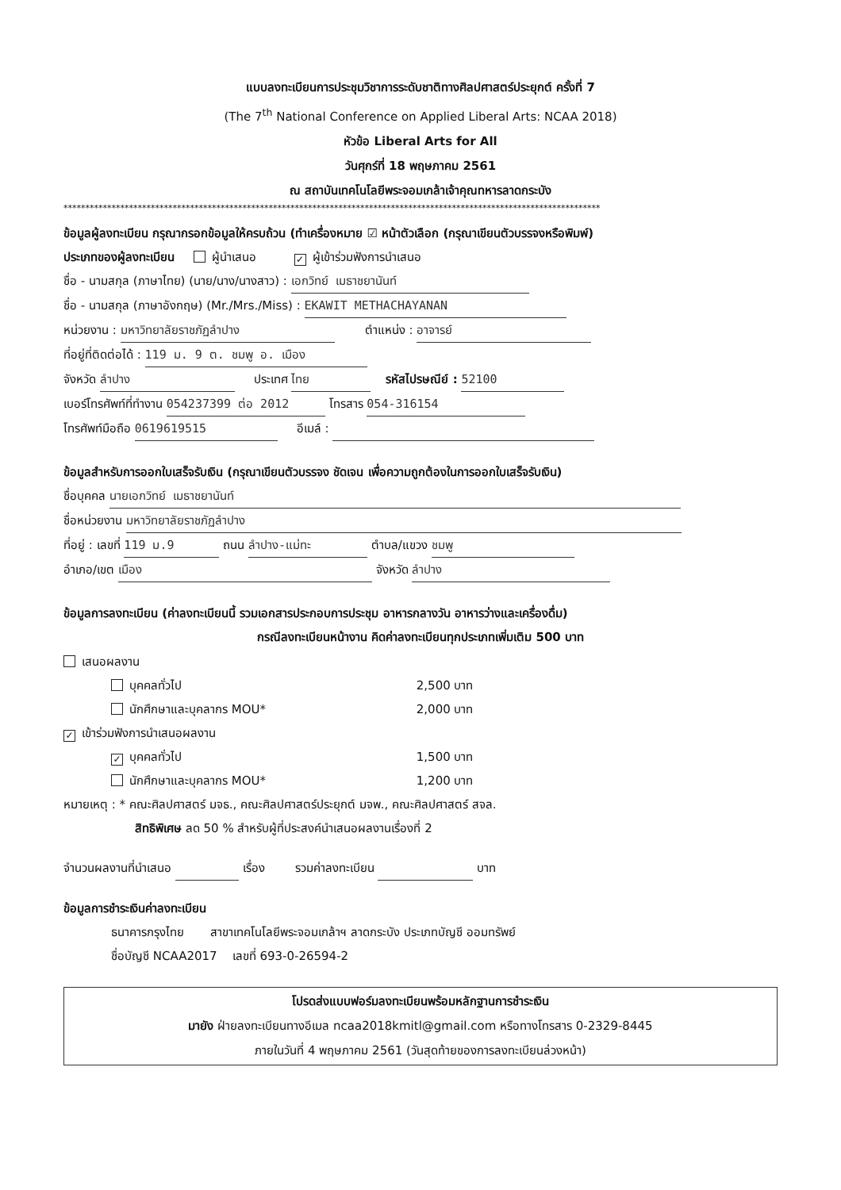แบบลงทะเบียนการประชุมวิชาการระดับชาติทางศิลปศาสตร์ประยุกต์ ครั้งที่ 7
(The 7<sup>th</sup> National Conference on Applied Liberal Arts: NCAA 2018)
หัวข้อ Liberal Arts for All
วันศุกร์ที่ 18 พฤษภาคม 2561
ณ สถาบันเทคโนโลยีพระจอมเกล้าเจ้าคุณทหารลาดกระบัง
***************************************************************************************************************************
ข้อมูลผู้ลงทะเบียน กรุณากรอกข้อมูลให้ครบถ้วน (ทำเครื่องหมาย ☑ หน้าตัวเลือก (กรุณาเขียนตัวบรรจงหรือพิมพ์)
ประเภทของผู้ลงทะเบียน ผู้นำเสนอ ✓ ผู้เข้าร่วมฟังการนำเสนอ
ชื่อ - นามสกุล (ภาษาไทย) (นาย/นาง/นางสาว) : เอกวิทย์ เมธาชยานันท์
ชื่อ - นามสกุล (ภาษาอังกฤษ) (Mr./Mrs./Miss) : EKAWIT METHACHAYANAN
หน่วยงาน : มหาวิทยาลัยราชภัฏลำปาง ตำแหน่ง : อาจารย์
ที่อยู่ที่ติดต่อได้ : 119 ม. 9 ต. ชมพู อ. เมือง
จังหวัด ลำปาง ประเทศ ไทย รหัสไปรษณีย์ : 52100
เบอร์โทรศัพท์ที่ทำงาน 054237399 ต่อ 2012 โทรสาร 054-316154
โทรศัพท์มือถือ 0619619515 อีเมล์ :
ข้อมูลสำหรับการออกใบเสร็จรับเงิน (กรุณาเขียนตัวบรรจง ชัดเจน เพื่อความถูกต้องในการออกใบเสร็จรับเงิน)
ชื่อบุคคล นายเอกวิทย์ เมธาชยานันท์
ชื่อหน่วยงาน มหาวิทยาลัยราชภัฏลำปาง
ที่อยู่ : เลขที่ 119 ม.9 ถนน ลำปาง-แม่ทะ ตำบล/แขวง ชมพู
อำเภอ/เขต เมือง จังหวัด ลำปาง
ข้อมูลการลงทะเบียน (ค่าลงทะเบียนนี้ รวมเอกสารประกอบการประชุม อาหารกลางวัน อาหารว่างและเครื่องดื่ม)
กรณีลงทะเบียนหน้างาน คิดค่าลงทะเบียนทุกประเภทเพิ่มเติม 500 บาท
เสนอผลงาน
บุคคลทั่วไป 2,500 บาท
นักศึกษาและบุคลากร MOU* 2,000 บาท
✓ เข้าร่วมฟังการนำเสนอผลงาน
✓ บุคคลทั่วไป 1,500 บาท
นักศึกษาและบุคลากร MOU* 1,200 บาท
หมายเหตุ : * คณะศิลปศาสตร์ มจธ., คณะศิลปศาสตร์ประยุกต์ มจพ., คณะศิลปศาสตร์ สจล.
สิทธิพิเศษ ลด 50 % สำหรับผู้ที่ประสงค์นำเสนอผลงานเรื่องที่ 2
จำนวนผลงานที่นำเสนอ เรื่อง รวมค่าลงทะเบียน บาท
ข้อมูลการชำระเงินค่าลงทะเบียน
ธนาคารกรุงไทย สาขาเทคโนโลยีพระจอมเกล้าฯ ลาดกระบัง ประเภทบัญชี ออมทรัพย์
ชื่อบัญชี NCAA2017 เลขที่ 693-0-26594-2
โปรดส่งแบบฟอร์มลงทะเบียนพร้อมหลักฐานการชำระเงิน
มายัง ฝ่ายลงทะเบียนทางอีเมล ncaa2018kmitl@gmail.com หรือทางโทรสาร 0-2329-8445
ภายในวันที่ 4 พฤษภาคม 2561 (วันสุดท้ายของการลงทะเบียนล่วงหน้า)